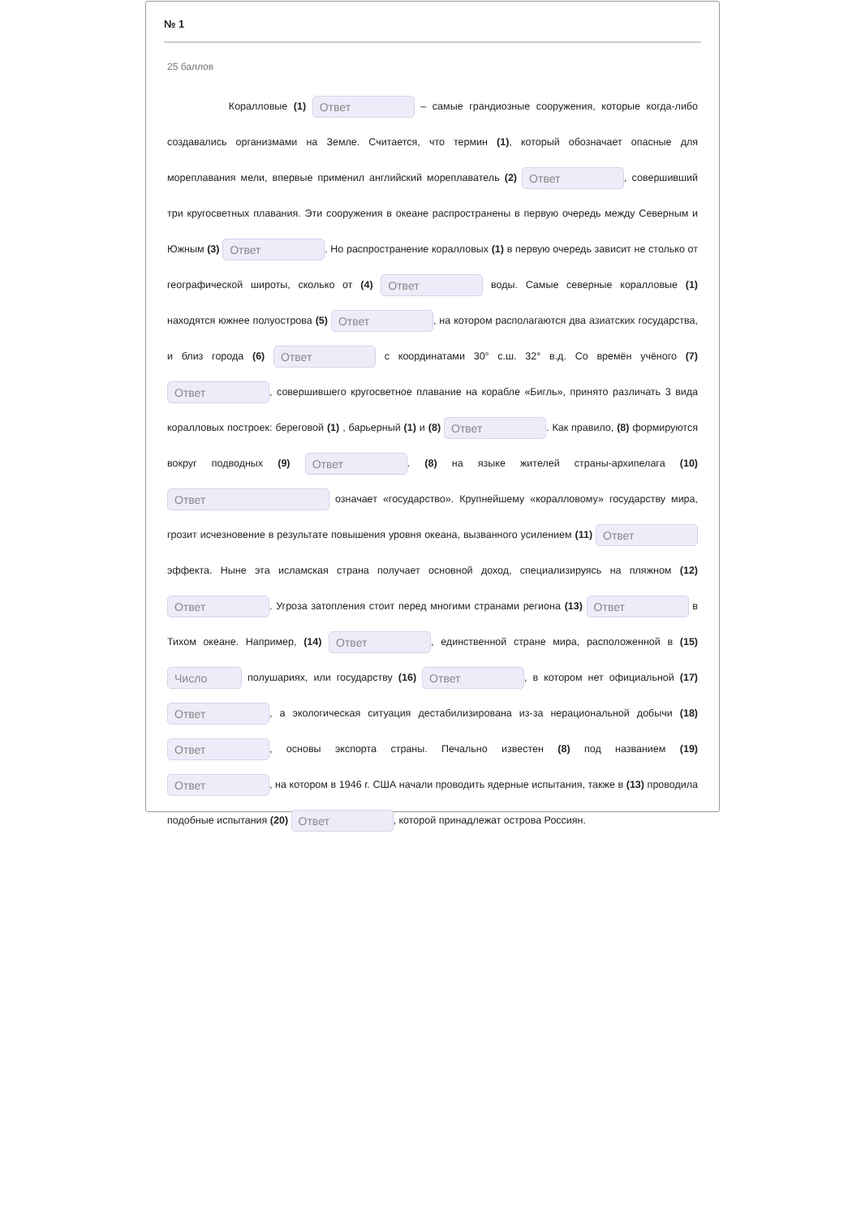№ 1
25 баллов
Коралловые (1) Ответ – самые грандиозные сооружения, которые когда-либо создавались организмами на Земле. Считается, что термин (1), который обозначает опасные для мореплавания мели, впервые применил английский мореплаватель (2) Ответ, совершивший три кругосветных плавания. Эти сооружения в океане распространены в первую очередь между Северным и Южным (3) Ответ. Но распространение коралловых (1) в первую очередь зависит не столько от географической широты, сколько от (4) Ответ воды. Самые северные коралловые (1) находятся южнее полуострова (5) Ответ, на котором располагаются два азиатских государства, и близ города (6) Ответ с координатами 30° с.ш. 32° в.д. Со времён учёного (7) Ответ, совершившего кругосветное плавание на корабле «Бигль», принято различать 3 вида коралловых построек: береговой (1) , барьерный (1) и (8) Ответ. Как правило, (8) формируются вокруг подводных (9) Ответ. (8) на языке жителей страны-архипелага (10) Ответ означает «государство». Крупнейшему «коралловому» государству мира, грозит исчезновение в результате повышения уровня океана, вызванного усилением (11) Ответ эффекта. Ныне эта исламская страна получает основной доход, специализируясь на пляжном (12) Ответ. Угроза затопления стоит перед многими странами региона (13) Ответ в Тихом океане. Например, (14) Ответ, единственной стране мира, расположенной в (15) Число полушариях, или государству (16) Ответ, в котором нет официальной (17) Ответ, а экологическая ситуация дестабилизирована из-за нерациональной добычи (18) Ответ, основы экспорта страны. Печально известен (8) под названием (19) Ответ, на котором в 1946 г. США начали проводить ядерные испытания, также в (13) проводила подобные испытания (20) Ответ, которой принадлежат острова Россиян.